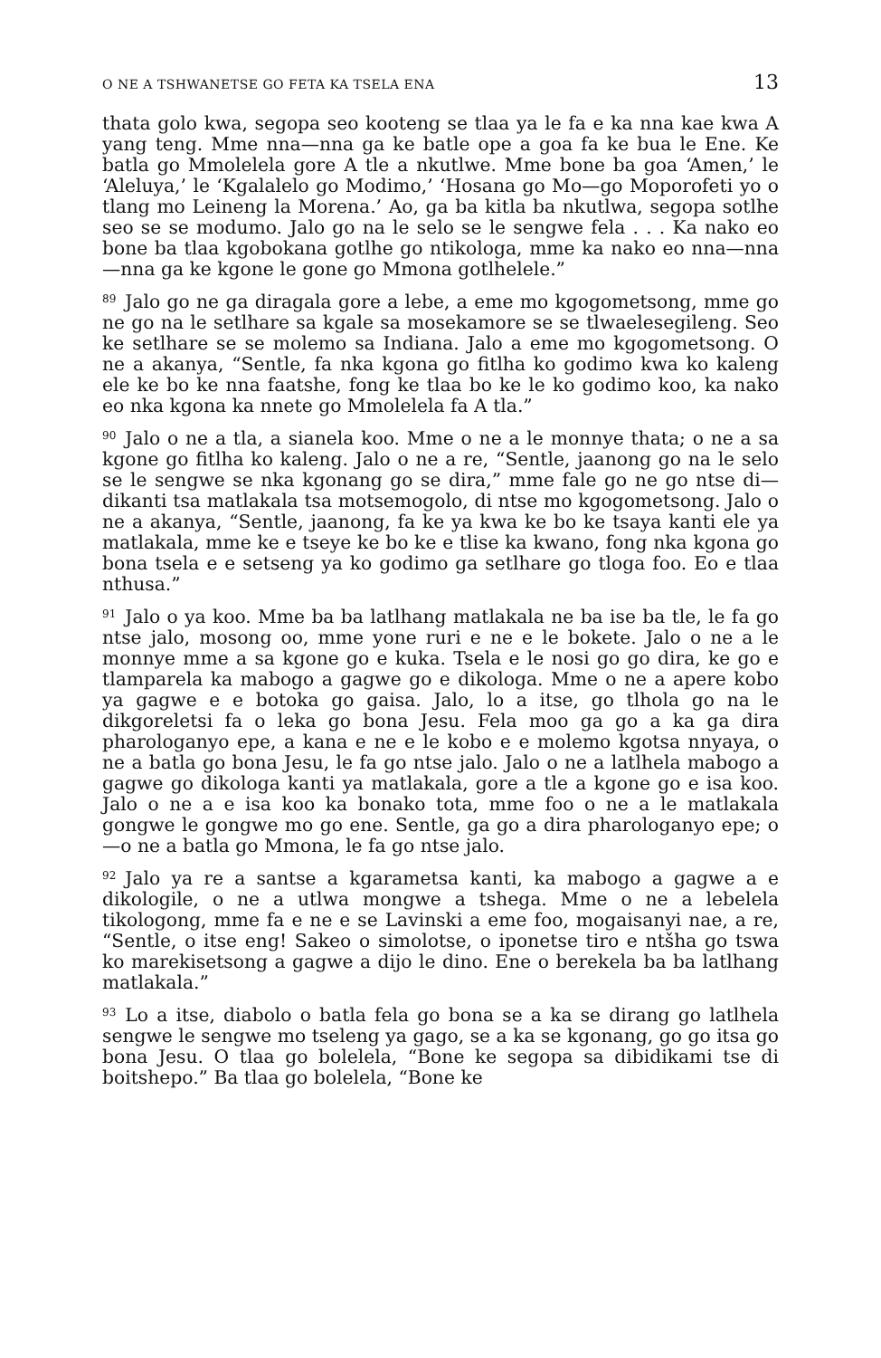O NE A TSHWANETSE GO FETA KA TSELA ENA 13
thata golo kwa, segopa seo kooteng se tlaa ya le fa e ka nna kae kwa A yang teng. Mme nna—nna ga ke batle ope a goa fa ke bua le Ene. Ke batla go Mmolelela gore A tle a nkutlwe. Mme bone ba goa ‘Amen,’ le ‘Aleluya,’ le ‘Kgalalelo go Modimo,’ ‘Hosana go Mo—go Moporofeti yo o tlang mo Leineng la Morena.’ Ao, ga ba kitla ba nkutlwa, segopa sotlhe seo se se modumo. Jalo go na le selo se le sengwe fela . . . Ka nako eo bone ba tlaa kgobokana gotlhe go ntikologa, mme ka nako eo nna—nna—nna ga ke kgone le gone go Mmona gotlhelele.”
<sup>89</sup> Jalo go ne ga diragala gore a lebe, a eme mo kgogometsong, mme go ne go na le setlhare sa kgale sa mosekamore se se tlwaelesegileng. Seo ke setlhare se se molemo sa Indiana. Jalo a eme mo kgogometsong. O ne a akanya, “Sentle, fa nka kgona go fitlha ko godimo kwa ko kaleng ele ke bo ke nna faatshe, fong ke tlaa bo ke le ko godimo koo, ka nako eo nka kgona ka nnete go Mmolelela fa A tla.”
<sup>90</sup> Jalo o ne a tla, a sianela koo. Mme o ne a le monnye thata; o ne a sa kgone go fitlha ko kaleng. Jalo o ne a re, “Sentle, jaanong go na le selo se le sengwe se nka kgonang go se dira,” mme fale go ne go ntse di—dikanti tsa matlakala tsa motsemogolo, di ntse mo kgogometsong. Jalo o ne a akanya, “Sentle, jaanong, fa ke ya kwa ke bo ke tsaya kanti ele ya matlakala, mme ke e tseye ke bo ke e tlise ka kwano, fong nka kgona go bona tsela e e setseng ya ko godimo ga setlhare go tloga foo. Eo e tlaa nthusa.”
<sup>91</sup> Jalo o ya koo. Mme ba ba latlhang matlakala ne ba ise ba tle, le fa go ntse jalo, mosong oo, mme yone ruri e ne e le bokete. Jalo o ne a le monnye mme a sa kgone go e kuka. Tsela e le nosi go go dira, ke go e tlamparela ka mabogo a gagwe go e dikologa. Mme o ne a apere kobo ya gagwe e e botoka go gaisa. Jalo, lo a itse, go tlhola go na le dikgoreletsi fa o leka go bona Jesu. Fela moo ga go a ka ga dira pharologanyo epe, a kana e ne e le kobo e e molemo kgotsa nnyaya, o ne a batla go bona Jesu, le fa go ntse jalo. Jalo o ne a latlhela mabogo a gagwe go dikologa kanti ya matlakala, gore a tle a kgone go e isa koo. Jalo o ne a e isa koo ka bonako tota, mme foo o ne a le matlakala gongwe le gongwe mo go ene. Sentle, ga go a dira pharologanyo epe; o—o ne a batla go Mmona, le fa go ntse jalo.
<sup>92</sup> Jalo ya re a santse a kgarametsa kanti, ka mabogo a gagwe a e dikologile, o ne a utlwa mongwe a tshega. Mme o ne a lebelela tikologong, mme fa e ne e se Lavinski a eme foo, mogaisanyi nae, a re, “Sentle, o itse eng! Sakeo o simolotse, o iponetse tiro e ntšha go tswa ko marekisetsong a gagwe a dijo le dino. Ene o berekela ba ba latlhang matlakala.”
<sup>93</sup> Lo a itse, diabolo o batla fela go bona se a ka se dirang go latlhela sengwe le sengwe mo tseleng ya gago, se a ka se kgonang, go go itsa go bona Jesu. O tlaa go bolelela, “Bone ke segopa sa dibidikami tse di boitshepo.” Ba tlaa go bolelela, “Bone ke